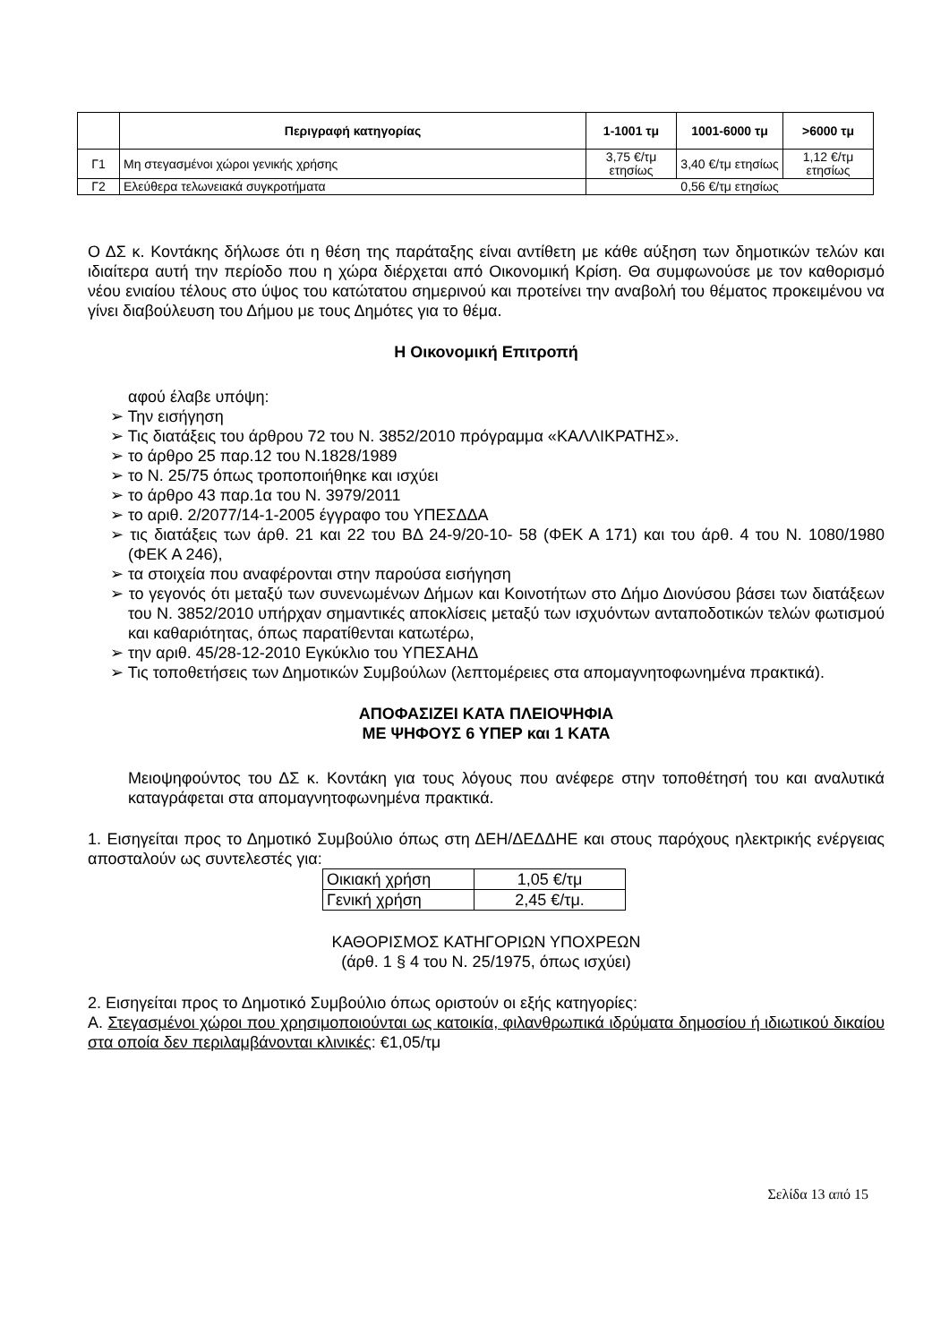| | Περιγραφή κατηγορίας | 1-1001 τμ | 1001-6000 τμ | >6000 τμ |
| --- | --- | --- | --- | --- |
| Γ1 | Μη στεγασμένοι χώροι γενικής χρήσης | 3,75 €/τμ ετησίως | 3,40 €/τμ ετησίως | 1,12 €/τμ ετησίως |
| Γ2 | Ελεύθερα τελωνειακά συγκροτήματα | 0,56 €/τμ ετησίως | | |
Ο ΔΣ κ. Κοντάκης δήλωσε ότι η θέση της παράταξης είναι αντίθετη με κάθε αύξηση των δημοτικών τελών και ιδιαίτερα αυτή την περίοδο που η χώρα διέρχεται από Οικονομική Κρίση. Θα συμφωνούσε με τον καθορισμό νέου ενιαίου τέλους στο ύψος του κατώτατου σημερινού και προτείνει την αναβολή του θέματος προκειμένου να γίνει διαβούλευση του Δήμου με τους Δημότες για το θέμα.
Η Οικονομική Επιτροπή
αφού έλαβε υπόψη:
➢ Την εισήγηση
➢ Τις διατάξεις του άρθρου 72 του Ν. 3852/2010 πρόγραμμα «ΚΑΛΛΙΚΡΑΤΗΣ».
➢ το άρθρο 25 παρ.12 του Ν.1828/1989
➢ το Ν. 25/75 όπως τροποποιήθηκε και ισχύει
➢ το άρθρο 43 παρ.1α του Ν. 3979/2011
➢ το αριθ. 2/2077/14-1-2005 έγγραφο του ΥΠΕΣΔΔΑ
➢ τις διατάξεις των άρθ. 21 και 22 του ΒΔ 24-9/20-10- 58 (ΦΕΚ Α 171) και του άρθ. 4 του Ν. 1080/1980 (ΦΕΚ Α 246),
➢ τα στοιχεία που αναφέρονται στην παρούσα εισήγηση
➢ το γεγονός ότι μεταξύ των συνενωμένων Δήμων και Κοινοτήτων στο Δήμο Διονύσου βάσει των διατάξεων του Ν. 3852/2010 υπήρχαν σημαντικές αποκλίσεις μεταξύ των ισχυόντων ανταποδοτικών τελών φωτισμού και καθαριότητας, όπως παρατίθενται κατωτέρω,
➢ την αριθ. 45/28-12-2010 Εγκύκλιο του ΥΠΕΣΑΗΔ
➢ Τις τοποθετήσεις των Δημοτικών Συμβούλων (λεπτομέρειες στα απομαγνητοφωνημένα πρακτικά).
ΑΠΟΦΑΣΙΖΕΙ ΚΑΤΑ ΠΛΕΙΟΨΗΦΙΑ
ΜΕ ΨΗΦΟΥΣ 6 ΥΠΕΡ και 1 ΚΑΤΑ
Μειοψηφούντος του ΔΣ κ. Κοντάκη για τους λόγους που ανέφερε στην τοποθέτησή του και αναλυτικά καταγράφεται στα απομαγνητοφωνημένα πρακτικά.
1. Εισηγείται προς το Δημοτικό Συμβούλιο όπως στη ΔΕΗ/ΔΕΔΔΗΕ και στους παρόχους ηλεκτρικής ενέργειας αποσταλούν ως συντελεστές για:
| Οικιακή χρήση | 1,05 €/τμ |
| Γενική χρήση | 2,45 €/τμ. |
ΚΑΘΟΡΙΣΜΟΣ ΚΑΤΗΓΟΡΙΩΝ ΥΠΟΧΡΕΩΝ
(άρθ. 1 § 4 του Ν. 25/1975, όπως ισχύει)
2. Εισηγείται προς το Δημοτικό Συμβούλιο όπως οριστούν οι εξής κατηγορίες:
Α. Στεγασμένοι χώροι που χρησιμοποιούνται ως κατοικία, φιλανθρωπικά ιδρύματα δημοσίου ή ιδιωτικού δικαίου στα οποία δεν περιλαμβάνονται κλινικές: €1,05/τμ
Σελίδα 13 από 15